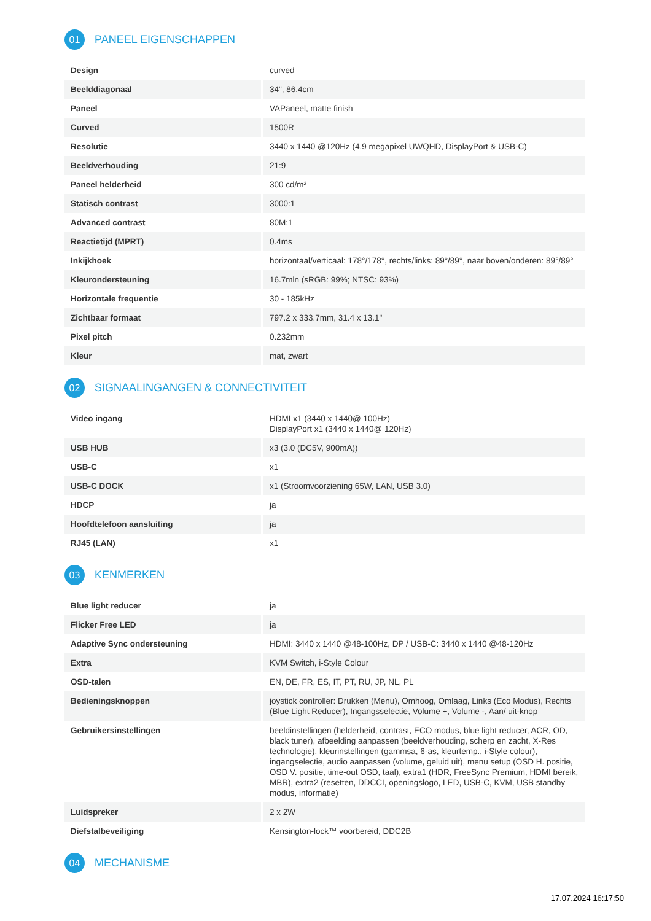01 PANEEL EIGENSCHAPPEN
| Design | curved |
| Beelddiagonaal | 34", 86.4cm |
| Paneel | VAPaneel, matte finish |
| Curved | 1500R |
| Resolutie | 3440 x 1440 @120Hz (4.9 megapixel UWQHD, DisplayPort & USB-C) |
| Beeldverhouding | 21:9 |
| Paneel helderheid | 300 cd/m² |
| Statisch contrast | 3000:1 |
| Advanced contrast | 80M:1 |
| Reactietijd (MPRT) | 0.4ms |
| Inkijkhoek | horizontaal/verticaal: 178°/178°, rechts/links: 89°/89°, naar boven/onderen: 89°/89° |
| Kleurondersteuning | 16.7mln (sRGB: 99%; NTSC: 93%) |
| Horizontale frequentie | 30 - 185kHz |
| Zichtbaar formaat | 797.2 x 333.7mm, 31.4 x 13.1" |
| Pixel pitch | 0.232mm |
| Kleur | mat, zwart |
02 SIGNAALINGANGEN & CONNECTIVITEIT
| Video ingang | HDMI x1 (3440 x 1440@ 100Hz) DisplayPort x1 (3440 x 1440@ 120Hz) |
| USB HUB | x3 (3.0 (DC5V, 900mA)) |
| USB-C | x1 |
| USB-C DOCK | x1 (Stroomvoorziening 65W, LAN, USB 3.0) |
| HDCP | ja |
| Hoofdtelefoon aansluiting | ja |
| RJ45 (LAN) | x1 |
03 KENMERKEN
| Blue light reducer | ja |
| Flicker Free LED | ja |
| Adaptive Sync ondersteuning | HDMI: 3440 x 1440 @48-100Hz, DP / USB-C: 3440 x 1440 @48-120Hz |
| Extra | KVM Switch, i-Style Colour |
| OSD-talen | EN, DE, FR, ES, IT, PT, RU, JP, NL, PL |
| Bedieningsknoppen | joystick controller: Drukken (Menu), Omhoog, Omlaag, Links (Eco Modus), Rechts (Blue Light Reducer), Ingangsselectie, Volume +, Volume -, Aan/ uit-knop |
| Gebruikersinstellingen | beeldinstellingen (helderheid, contrast, ECO modus, blue light reducer, ACR, OD, black tuner), afbeelding aanpassen (beeldverhouding, scherp en zacht, X-Res technologie), kleurinstellingen (gammsa, 6-as, kleurtemp., i-Style colour), ingangselectie, audio aanpassen (volume, geluid uit), menu setup (OSD H. positie, OSD V. positie, time-out OSD, taal), extra1 (HDR, FreeSync Premium, HDMI bereik, MBR), extra2 (resetten, DDCCI, openingslogo, LED, USB-C, KVM, USB standby modus, informatie) |
| Luidspreker | 2 x 2W |
| Diefstalbeveiliging | Kensington-lock™ voorbereid, DDC2B |
04 MECHANISME
17.07.2024 16:17:50